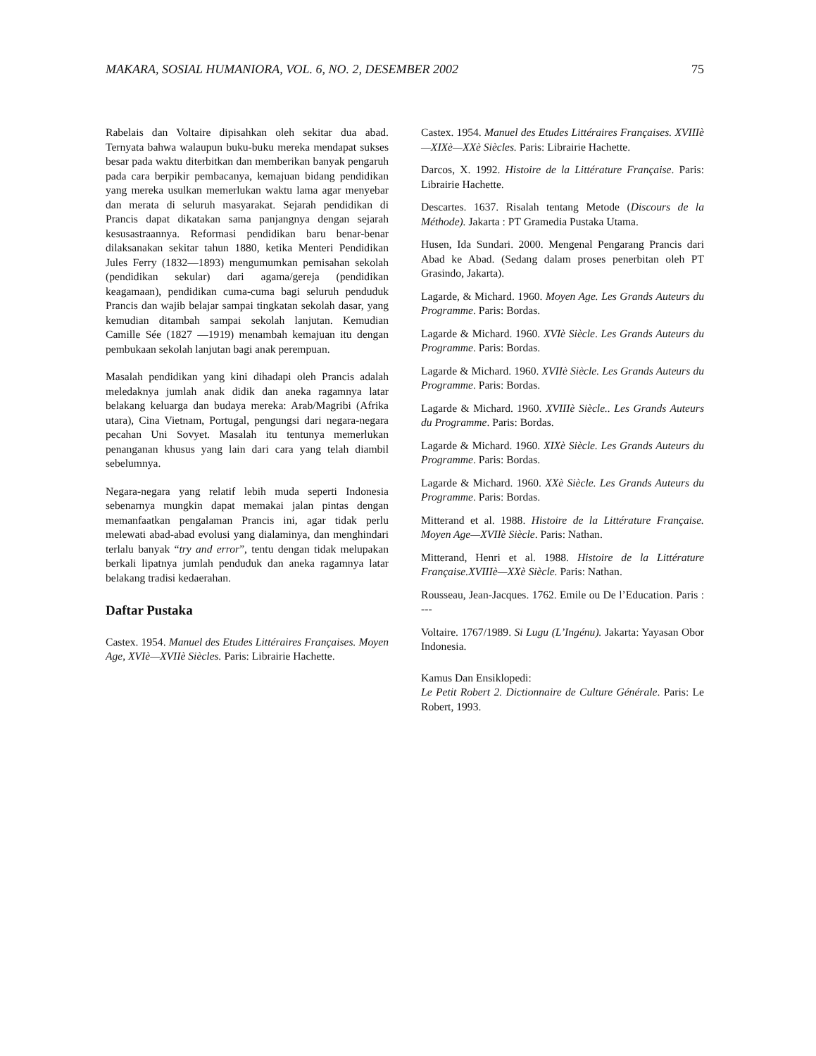MAKARA, SOSIAL HUMANIORA, VOL. 6, NO. 2, DESEMBER 2002 75
Rabelais dan Voltaire dipisahkan oleh sekitar dua abad. Ternyata bahwa walaupun buku-buku mereka mendapat sukses besar pada waktu diterbitkan dan memberikan banyak pengaruh pada cara berpikir pembacanya, kemajuan bidang pendidikan yang mereka usulkan memerlukan waktu lama agar menyebar dan merata di seluruh masyarakat. Sejarah pendidikan di Prancis dapat dikatakan sama panjangnya dengan sejarah kesusastraannya. Reformasi pendidikan baru benar-benar dilaksanakan sekitar tahun 1880, ketika Menteri Pendidikan Jules Ferry (1832—1893) mengumumkan pemisahan sekolah (pendidikan sekular) dari agama/gereja (pendidikan keagamaan), pendidikan cuma-cuma bagi seluruh penduduk Prancis dan wajib belajar sampai tingkatan sekolah dasar, yang kemudian ditambah sampai sekolah lanjutan. Kemudian Camille Sée (1827 —1919) menambah kemajuan itu dengan pembukaan sekolah lanjutan bagi anak perempuan.
Masalah pendidikan yang kini dihadapi oleh Prancis adalah meledaknya jumlah anak didik dan aneka ragamnya latar belakang keluarga dan budaya mereka: Arab/Magribi (Afrika utara), Cina Vietnam, Portugal, pengungsi dari negara-negara pecahan Uni Sovyet. Masalah itu tentunya memerlukan penanganan khusus yang lain dari cara yang telah diambil sebelumnya.
Negara-negara yang relatif lebih muda seperti Indonesia sebenarnya mungkin dapat memakai jalan pintas dengan memanfaatkan pengalaman Prancis ini, agar tidak perlu melewati abad-abad evolusi yang dialaminya, dan menghindari terlalu banyak “try and error”, tentu dengan tidak melupakan berkali lipatnya jumlah penduduk dan aneka ragamnya latar belakang tradisi kedaerahan.
Daftar Pustaka
Castex. 1954. Manuel des Etudes Littéraires Françaises. Moyen Age, XVIè—XVIIè Siècles. Paris: Librairie Hachette.
Castex. 1954. Manuel des Etudes Littéraires Françaises. XVIIIè—XIXè—XXè Siècles. Paris: Librairie Hachette.
Darcos, X. 1992. Histoire de la Littérature Française. Paris: Librairie Hachette.
Descartes. 1637. Risalah tentang Metode (Discours de la Méthode). Jakarta : PT Gramedia Pustaka Utama.
Husen, Ida Sundari. 2000. Mengenal Pengarang Prancis dari Abad ke Abad. (Sedang dalam proses penerbitan oleh PT Grasindo, Jakarta).
Lagarde, & Michard. 1960. Moyen Age. Les Grands Auteurs du Programme. Paris: Bordas.
Lagarde & Michard. 1960. XVIè Siècle. Les Grands Auteurs du Programme. Paris: Bordas.
Lagarde & Michard. 1960. XVIIè Siècle. Les Grands Auteurs du Programme. Paris: Bordas.
Lagarde & Michard. 1960. XVIIIè Siècle.. Les Grands Auteurs du Programme. Paris: Bordas.
Lagarde & Michard. 1960. XIXè Siècle. Les Grands Auteurs du Programme. Paris: Bordas.
Lagarde & Michard. 1960. XXè Siècle. Les Grands Auteurs du Programme. Paris: Bordas.
Mitterand et al. 1988. Histoire de la Littérature Française. Moyen Age—XVIIè Siècle. Paris: Nathan.
Mitterand, Henri et al. 1988. Histoire de la Littérature Française.XVIIIè—XXè Siècle. Paris: Nathan.
Rousseau, Jean-Jacques. 1762. Emile ou De l’Education. Paris : ---
Voltaire. 1767/1989. Si Lugu (L’Ingénu). Jakarta: Yayasan Obor Indonesia.
Kamus Dan Ensiklopedi:
Le Petit Robert 2. Dictionnaire de Culture Générale. Paris: Le Robert, 1993.